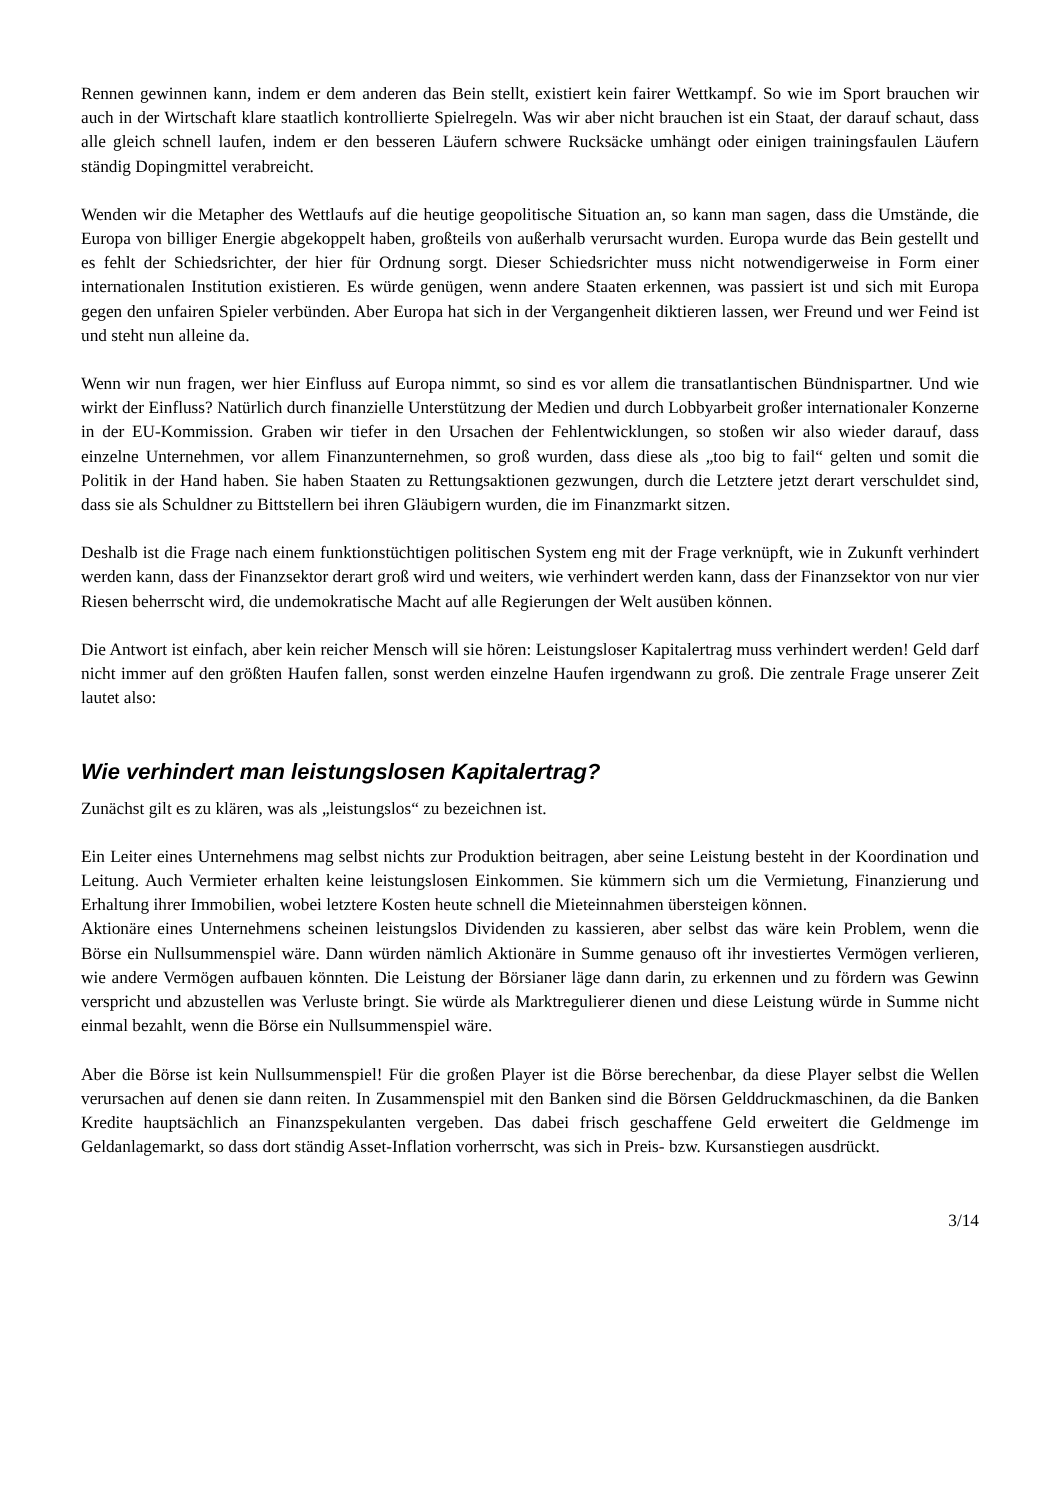Rennen gewinnen kann, indem er dem anderen das Bein stellt, existiert kein fairer Wettkampf. So wie im Sport brauchen wir auch in der Wirtschaft klare staatlich kontrollierte Spielregeln. Was wir aber nicht brauchen ist ein Staat, der darauf schaut, dass alle gleich schnell laufen, indem er den besseren Läufern schwere Rucksäcke umhängt oder einigen trainingsfaulen Läufern ständig Dopingmittel verabreicht.
Wenden wir die Metapher des Wettlaufs auf die heutige geopolitische Situation an, so kann man sagen, dass die Umstände, die Europa von billiger Energie abgekoppelt haben, großteils von außerhalb verursacht wurden. Europa wurde das Bein gestellt und es fehlt der Schiedsrichter, der hier für Ordnung sorgt. Dieser Schiedsrichter muss nicht notwendigerweise in Form einer internationalen Institution existieren. Es würde genügen, wenn andere Staaten erkennen, was passiert ist und sich mit Europa gegen den unfairen Spieler verbünden. Aber Europa hat sich in der Vergangenheit diktieren lassen, wer Freund und wer Feind ist und steht nun alleine da.
Wenn wir nun fragen, wer hier Einfluss auf Europa nimmt, so sind es vor allem die transatlantischen Bündnispartner. Und wie wirkt der Einfluss? Natürlich durch finanzielle Unterstützung der Medien und durch Lobbyarbeit großer internationaler Konzerne in der EU-Kommission. Graben wir tiefer in den Ursachen der Fehlentwicklungen, so stoßen wir also wieder darauf, dass einzelne Unternehmen, vor allem Finanzunternehmen, so groß wurden, dass diese als „too big to fail“ gelten und somit die Politik in der Hand haben. Sie haben Staaten zu Rettungsaktionen gezwungen, durch die Letztere jetzt derart verschuldet sind, dass sie als Schuldner zu Bittstellern bei ihren Gläubigern wurden, die im Finanzmarkt sitzen.
Deshalb ist die Frage nach einem funktionstüchtigen politischen System eng mit der Frage verknüpft, wie in Zukunft verhindert werden kann, dass der Finanzsektor derart groß wird und weiters, wie verhindert werden kann, dass der Finanzsektor von nur vier Riesen beherrscht wird, die undemokratische Macht auf alle Regierungen der Welt ausüben können.
Die Antwort ist einfach, aber kein reicher Mensch will sie hören: Leistungsloser Kapitalertrag muss verhindert werden! Geld darf nicht immer auf den größten Haufen fallen, sonst werden einzelne Haufen irgendwann zu groß. Die zentrale Frage unserer Zeit lautet also:
Wie verhindert man leistungslosen Kapitalertrag?
Zunächst gilt es zu klären, was als „leistungslos“ zu bezeichnen ist.
Ein Leiter eines Unternehmens mag selbst nichts zur Produktion beitragen, aber seine Leistung besteht in der Koordination und Leitung. Auch Vermieter erhalten keine leistungslosen Einkommen. Sie kümmern sich um die Vermietung, Finanzierung und Erhaltung ihrer Immobilien, wobei letztere Kosten heute schnell die Mieteinnahmen übersteigen können.
Aktionäre eines Unternehmens scheinen leistungslos Dividenden zu kassieren, aber selbst das wäre kein Problem, wenn die Börse ein Nullsummenspiel wäre. Dann würden nämlich Aktionäre in Summe genauso oft ihr investiertes Vermögen verlieren, wie andere Vermögen aufbauen könnten. Die Leistung der Börsianer läge dann darin, zu erkennen und zu fördern was Gewinn verspricht und abzustellen was Verluste bringt. Sie würde als Marktregulierer dienen und diese Leistung würde in Summe nicht einmal bezahlt, wenn die Börse ein Nullsummenspiel wäre.
Aber die Börse ist kein Nullsummenspiel! Für die großen Player ist die Börse berechenbar, da diese Player selbst die Wellen verursachen auf denen sie dann reiten. In Zusammenspiel mit den Banken sind die Börsen Gelddruckmaschinen, da die Banken Kredite hauptsächlich an Finanzspekulanten vergeben. Das dabei frisch geschaffene Geld erweitert die Geldmenge im Geldanlagemarkt, so dass dort ständig Asset-Inflation vorherrscht, was sich in Preis- bzw. Kursanstiegen ausdrückt.
3/14